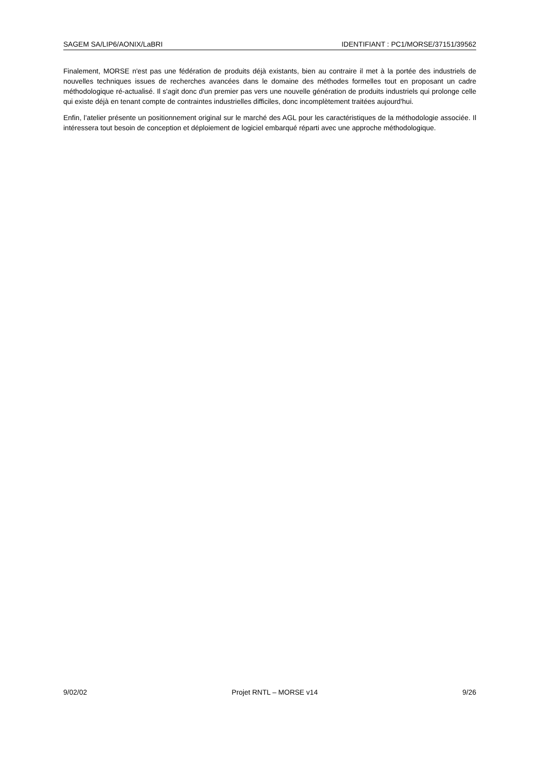SAGEM SA/LIP6/AONIX/LaBRI IDENTIFIANT : PC1/MORSE/37151/39562
Finalement, MORSE n'est pas une fédération de produits déjà existants, bien au contraire il met à la portée des industriels de nouvelles techniques issues de recherches avancées dans le domaine des méthodes formelles tout en proposant un cadre méthodologique ré-actualisé. Il s'agit donc d'un premier pas vers une nouvelle génération de produits industriels qui prolonge celle qui existe déjà en tenant compte de contraintes industrielles difficiles, donc incomplètement traitées aujourd'hui.
Enfin, l’atelier présente un positionnement original sur le marché des AGL pour les caractéristiques de la méthodologie associée. Il intéressera tout besoin de conception et déploiement de logiciel embarqué réparti avec une approche méthodologique.
9/02/02 Projet RNTL – MORSE v14 9/26